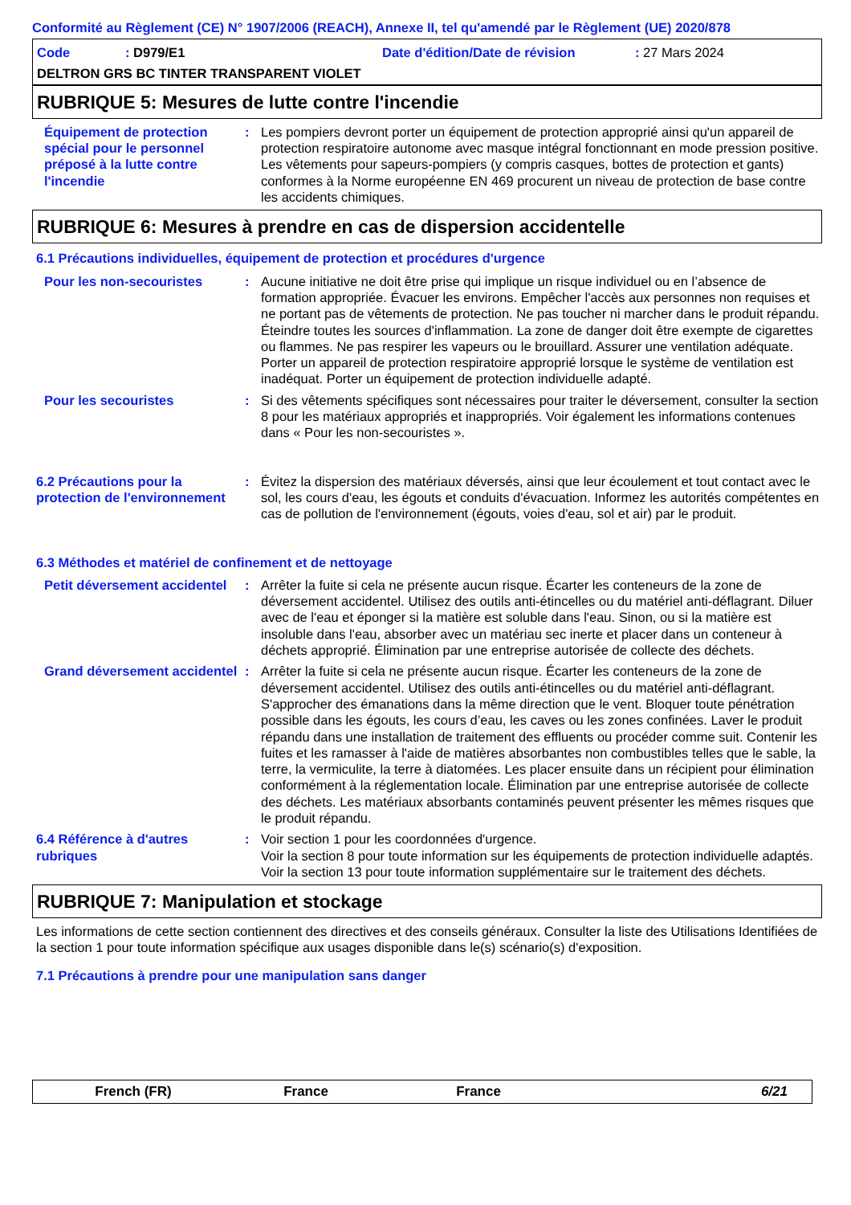Conformité au Règlement (CE) N° 1907/2006 (REACH), Annexe II, tel qu'amendé par le Règlement (UE) 2020/878
Code: D979/E1 Date d'édition/Date de révision: 27 Mars 2024
DELTRON GRS BC TINTER TRANSPARENT VIOLET
RUBRIQUE 5: Mesures de lutte contre l'incendie
Équipement de protection spécial pour le personnel préposé à la lutte contre l'incendie
: Les pompiers devront porter un équipement de protection approprié ainsi qu'un appareil de protection respiratoire autonome avec masque intégral fonctionnant en mode pression positive. Les vêtements pour sapeurs-pompiers (y compris casques, bottes de protection et gants) conformes à la Norme européenne EN 469 procurent un niveau de protection de base contre les accidents chimiques.
RUBRIQUE 6: Mesures à prendre en cas de dispersion accidentelle
6.1 Précautions individuelles, équipement de protection et procédures d'urgence
Pour les non-secouristes : Aucune initiative ne doit être prise qui implique un risque individuel ou en l’absence de formation appropriée. Évacuer les environs. Empêcher l'accès aux personnes non requises et ne portant pas de vêtements de protection. Ne pas toucher ni marcher dans le produit répandu. Éteindre toutes les sources d'inflammation. La zone de danger doit être exempte de cigarettes ou flammes. Ne pas respirer les vapeurs ou le brouillard. Assurer une ventilation adéquate. Porter un appareil de protection respiratoire approprié lorsque le système de ventilation est inadéquat. Porter un équipement de protection individuelle adapté.
Pour les secouristes : Si des vêtements spécifiques sont nécessaires pour traiter le déversement, consulter la section 8 pour les matériaux appropriés et inappropriés. Voir également les informations contenues dans « Pour les non-secouristes ».
6.2 Précautions pour la protection de l'environnement
: Évitez la dispersion des matériaux déversés, ainsi que leur écoulement et tout contact avec le sol, les cours d'eau, les égouts et conduits d'évacuation. Informez les autorités compétentes en cas de pollution de l'environnement (égouts, voies d'eau, sol et air) par le produit.
6.3 Méthodes et matériel de confinement et de nettoyage
Petit déversement accidentel
: Arrêter la fuite si cela ne présente aucun risque. Écarter les conteneurs de la zone de déversement accidentel. Utilisez des outils anti-étincelles ou du matériel anti-déflagrant. Diluer avec de l'eau et éponger si la matière est soluble dans l'eau. Sinon, ou si la matière est insoluble dans l'eau, absorber avec un matériau sec inerte et placer dans un conteneur à déchets approprié. Élimination par une entreprise autorisée de collecte des déchets.
Grand déversement accidentel
: Arrêter la fuite si cela ne présente aucun risque. Écarter les conteneurs de la zone de déversement accidentel. Utilisez des outils anti-étincelles ou du matériel anti-déflagrant. S'approcher des émanations dans la même direction que le vent. Bloquer toute pénétration possible dans les égouts, les cours d’eau, les caves ou les zones confinées. Laver le produit répandu dans une installation de traitement des effluents ou procéder comme suit. Contenir les fuites et les ramasser à l'aide de matières absorbantes non combustibles telles que le sable, la terre, la vermiculite, la terre à diatomées. Les placer ensuite dans un récipient pour élimination conformément à la réglementation locale. Élimination par une entreprise autorisée de collecte des déchets. Les matériaux absorbants contaminés peuvent présenter les mêmes risques que le produit répandu.
6.4 Référence à d'autres rubriques
: Voir section 1 pour les coordonnées d'urgence.
Voir la section 8 pour toute information sur les équipements de protection individuelle adaptés.
Voir la section 13 pour toute information supplémentaire sur le traitement des déchets.
RUBRIQUE 7: Manipulation et stockage
Les informations de cette section contiennent des directives et des conseils généraux. Consulter la liste des Utilisations Identifiées de la section 1 pour toute information spécifique aux usages disponible dans le(s) scénario(s) d'exposition.
7.1 Précautions à prendre pour une manipulation sans danger
French (FR) France France 6/21